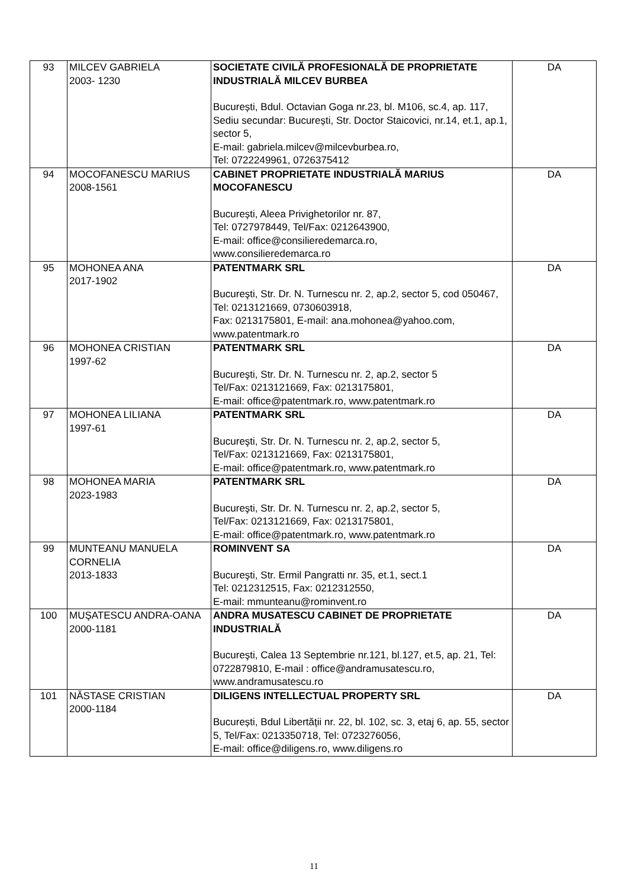| 93 | MILCEV GABRIELA 2003- 1230 | SOCIETATE CIVILĂ PROFESIONALĂ DE PROPRIETATE INDUSTRIALĂ MILCEV BURBEA București, Bdul. Octavian Goga nr.23, bl. M106, sc.4, ap. 117, Sediu secundar: București, Str. Doctor Staicovici, nr.14, et.1, ap.1, sector 5, E-mail: gabriela.milcev@milcevburbea.ro, Tel: 0722249961, 0726375412 | DA |
| 94 | MOCOFANESCU MARIUS 2008-1561 | CABINET PROPRIETATE INDUSTRIALĂ MARIUS MOCOFANESCU București, Aleea Privighetorilor nr. 87, Tel: 0727978449, Tel/Fax: 0212643900, E-mail: office@consilieredemarca.ro, www.consilieredemarca.ro | DA |
| 95 | MOHONEA ANA 2017-1902 | PATENTMARK SRL Bucureşti, Str. Dr. N. Turnescu nr. 2, ap.2, sector 5, cod 050467, Tel: 0213121669, 0730603918, Fax: 0213175801, E-mail: ana.mohonea@yahoo.com, www.patentmark.ro | DA |
| 96 | MOHONEA CRISTIAN 1997-62 | PATENTMARK SRL Bucureşti, Str. Dr. N. Turnescu nr. 2, ap.2, sector 5 Tel/Fax: 0213121669, Fax: 0213175801, E-mail: office@patentmark.ro, www.patentmark.ro | DA |
| 97 | MOHONEA LILIANA 1997-61 | PATENTMARK SRL Bucureşti, Str. Dr. N. Turnescu nr. 2, ap.2, sector 5, Tel/Fax: 0213121669, Fax: 0213175801, E-mail: office@patentmark.ro, www.patentmark.ro | DA |
| 98 | MOHONEA MARIA 2023-1983 | PATENTMARK SRL Bucureşti, Str. Dr. N. Turnescu nr. 2, ap.2, sector 5, Tel/Fax: 0213121669, Fax: 0213175801, E-mail: office@patentmark.ro, www.patentmark.ro | DA |
| 99 | MUNTEANU MANUELA CORNELIA 2013-1833 | ROMINVENT SA Bucureşti, Str. Ermil Pangratti nr. 35, et.1, sect.1 Tel: 0212312515, Fax: 0212312550, E-mail: mmunteanu@rominvent.ro | DA |
| 100 | MUŞATESCU ANDRA-OANA 2000-1181 | ANDRA MUSATESCU CABINET DE PROPRIETATE INDUSTRIALĂ Bucureşti, Calea 13 Septembrie nr.121, bl.127, et.5, ap. 21, Tel: 0722879810, E-mail : office@andramusatescu.ro, www.andramusatescu.ro | DA |
| 101 | NĂSTASE CRISTIAN 2000-1184 | DILIGENS INTELLECTUAL PROPERTY SRL București, Bdul Libertății nr. 22, bl. 102, sc. 3, etaj 6, ap. 55, sector 5, Tel/Fax: 0213350718, Tel: 0723276056, E-mail: office@diligens.ro, www.diligens.ro | DA |
11